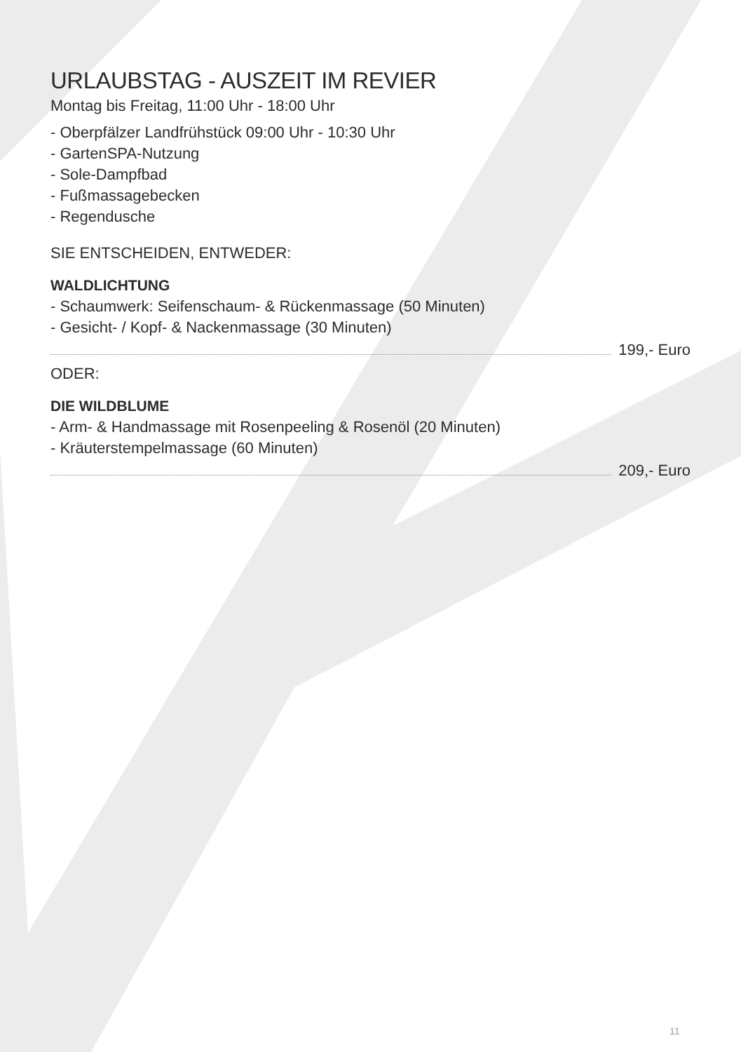URLAUBSTAG - AUSZEIT IM REVIER
Montag bis Freitag, 11:00 Uhr - 18:00 Uhr
- Oberpfälzer Landfrühstück 09:00 Uhr - 10:30 Uhr
- GartenSPA-Nutzung
- Sole-Dampfbad
- Fußmassagebecken
- Regendusche
SIE ENTSCHEIDEN, ENTWEDER:
WALDLICHTUNG
- Schaumwerk: Seifenschaum- & Rückenmassage (50 Minuten)
- Gesicht- / Kopf- & Nackenmassage (30 Minuten)
199,- Euro
ODER:
DIE WILDBLUME
- Arm- & Handmassage mit Rosenpeeling & Rosenöl (20 Minuten)
- Kräuterstempelmassage (60 Minuten)
209,- Euro
11